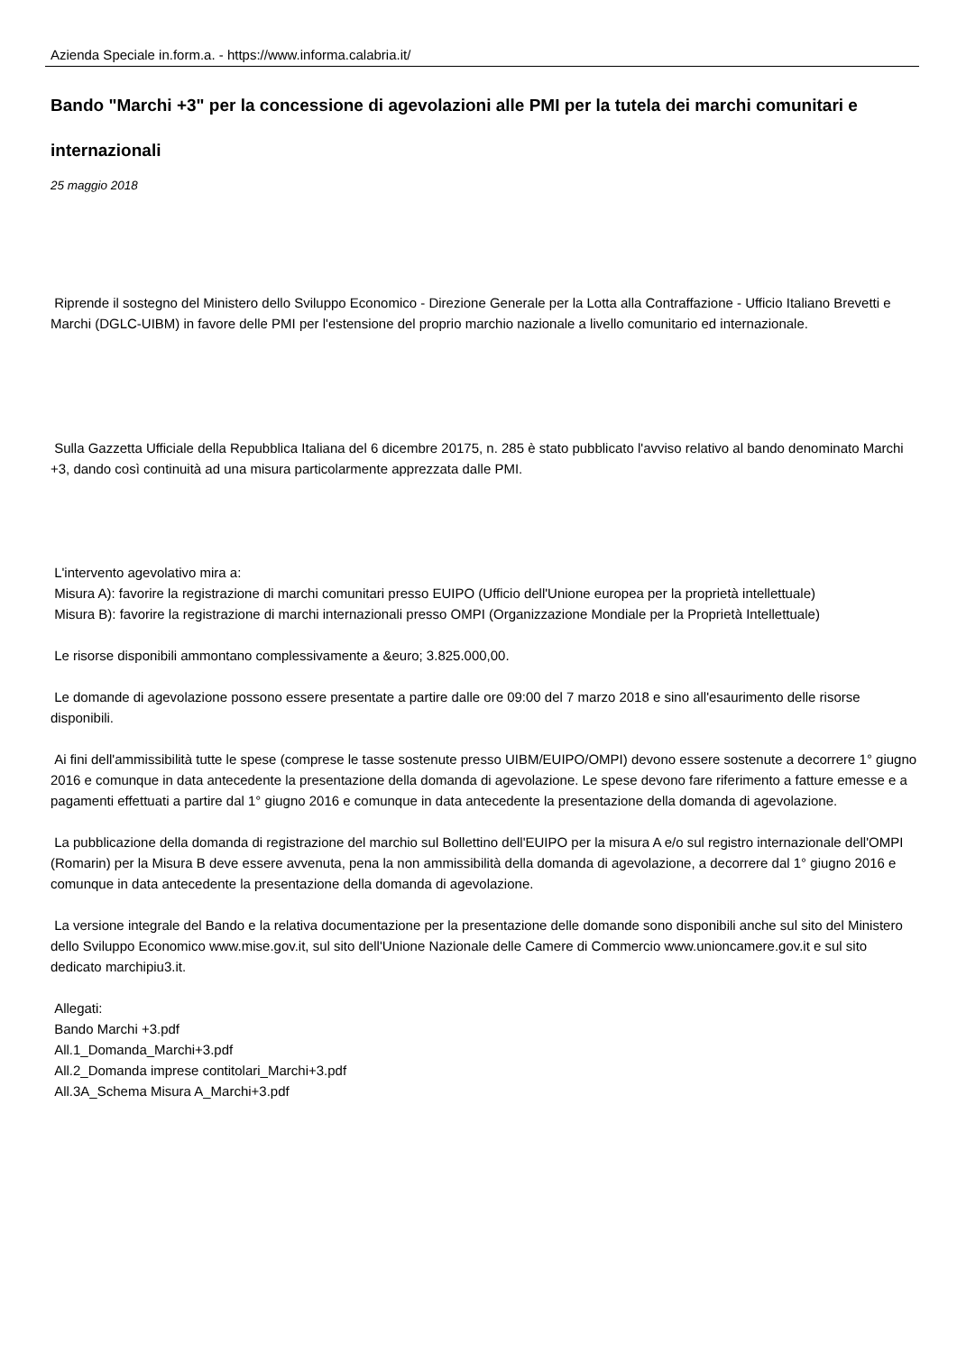Azienda Speciale in.form.a. - https://www.informa.calabria.it/
Bando "Marchi +3" per la concessione di agevolazioni alle PMI per la tutela dei marchi comunitari e internazionali
25 maggio 2018
Riprende il sostegno del Ministero dello Sviluppo Economico - Direzione Generale per la Lotta alla Contraffazione - Ufficio Italiano Brevetti e Marchi (DGLC-UIBM) in favore delle PMI per l'estensione del proprio marchio nazionale a livello comunitario ed internazionale.
Sulla Gazzetta Ufficiale della Repubblica Italiana del 6 dicembre 20175, n. 285 è stato pubblicato l'avviso relativo al bando denominato Marchi +3, dando così continuità ad una misura particolarmente apprezzata dalle PMI.
L'intervento agevolativo mira a:
Misura A): favorire la registrazione di marchi comunitari presso EUIPO (Ufficio dell'Unione europea per la proprietà intellettuale)
Misura B): favorire la registrazione di marchi internazionali presso OMPI (Organizzazione Mondiale per la Proprietà Intellettuale)
Le risorse disponibili ammontano complessivamente a &euro; 3.825.000,00.
Le domande di agevolazione possono essere presentate a partire dalle ore 09:00 del 7 marzo 2018 e sino all'esaurimento delle risorse disponibili.
Ai fini dell'ammissibilità tutte le spese (comprese le tasse sostenute presso UIBM/EUIPO/OMPI) devono essere sostenute a decorrere 1° giugno 2016 e comunque in data antecedente la presentazione della domanda di agevolazione. Le spese devono fare riferimento a fatture emesse e a pagamenti effettuati a partire dal 1° giugno 2016 e comunque in data antecedente la presentazione della domanda di agevolazione.
La pubblicazione della domanda di registrazione del marchio sul Bollettino dell'EUIPO per la misura A e/o sul registro internazionale dell'OMPI (Romarin) per la Misura B deve essere avvenuta, pena la non ammissibilità della domanda di agevolazione, a decorrere dal 1° giugno 2016 e comunque in data antecedente la presentazione della domanda di agevolazione.
La versione integrale del Bando e la relativa documentazione per la presentazione delle domande sono disponibili anche sul sito del Ministero dello Sviluppo Economico www.mise.gov.it, sul sito dell'Unione Nazionale delle Camere di Commercio www.unioncamere.gov.it e sul sito dedicato marchipiu3.it.
Allegati:
Bando Marchi +3.pdf
All.1_Domanda_Marchi+3.pdf
All.2_Domanda imprese contitolari_Marchi+3.pdf
All.3A_Schema Misura A_Marchi+3.pdf